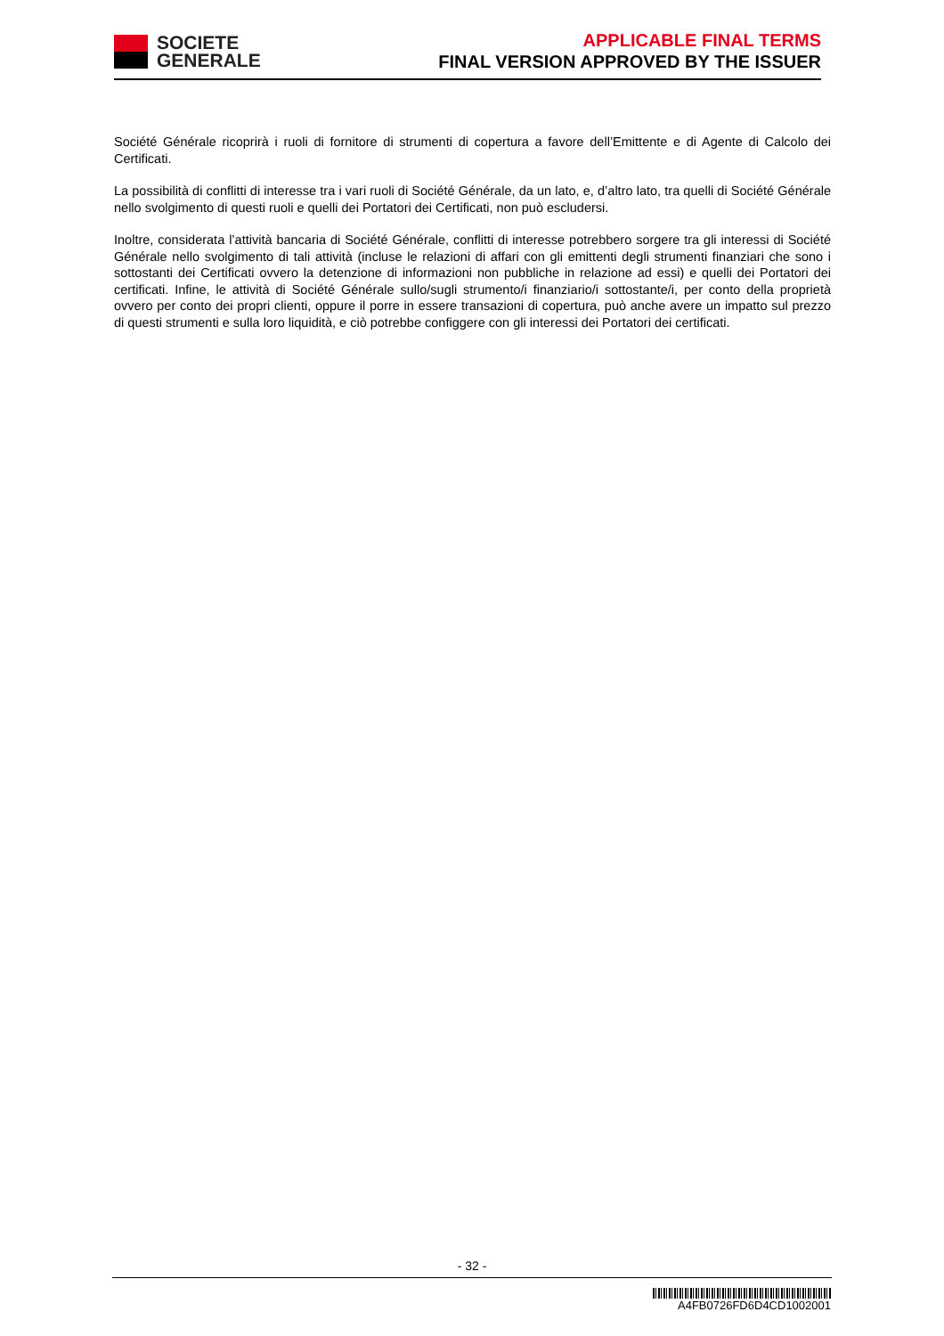SOCIETE
GENERALE
APPLICABLE FINAL TERMS
FINAL VERSION APPROVED BY THE ISSUER
Société Générale ricoprirà i ruoli di fornitore di strumenti di copertura a favore dell’Emittente e di Agente di Calcolo dei Certificati.
La possibilità di conflitti di interesse tra i vari ruoli di Société Générale, da un lato, e, d’altro lato, tra quelli di Société Générale nello svolgimento di questi ruoli e quelli dei Portatori dei Certificati, non può escludersi.
Inoltre, considerata l’attività bancaria di Société Générale, conflitti di interesse potrebbero sorgere tra gli interessi di Société Générale nello svolgimento di tali attività (incluse le relazioni di affari con gli emittenti degli strumenti finanziari che sono i sottostanti dei Certificati ovvero la detenzione di informazioni non pubbliche in relazione ad essi) e quelli dei Portatori dei certificati. Infine, le attività di Société Générale sullo/sugli strumento/i finanziario/i sottostante/i, per conto della proprietà ovvero per conto dei propri clienti, oppure il porre in essere transazioni di copertura, può anche avere un impatto sul prezzo di questi strumenti e sulla loro liquidità, e ciò potrebbe configgere con gli interessi dei Portatori dei certificati.
- 32 -
A4FB0726FD6D4CD1002001